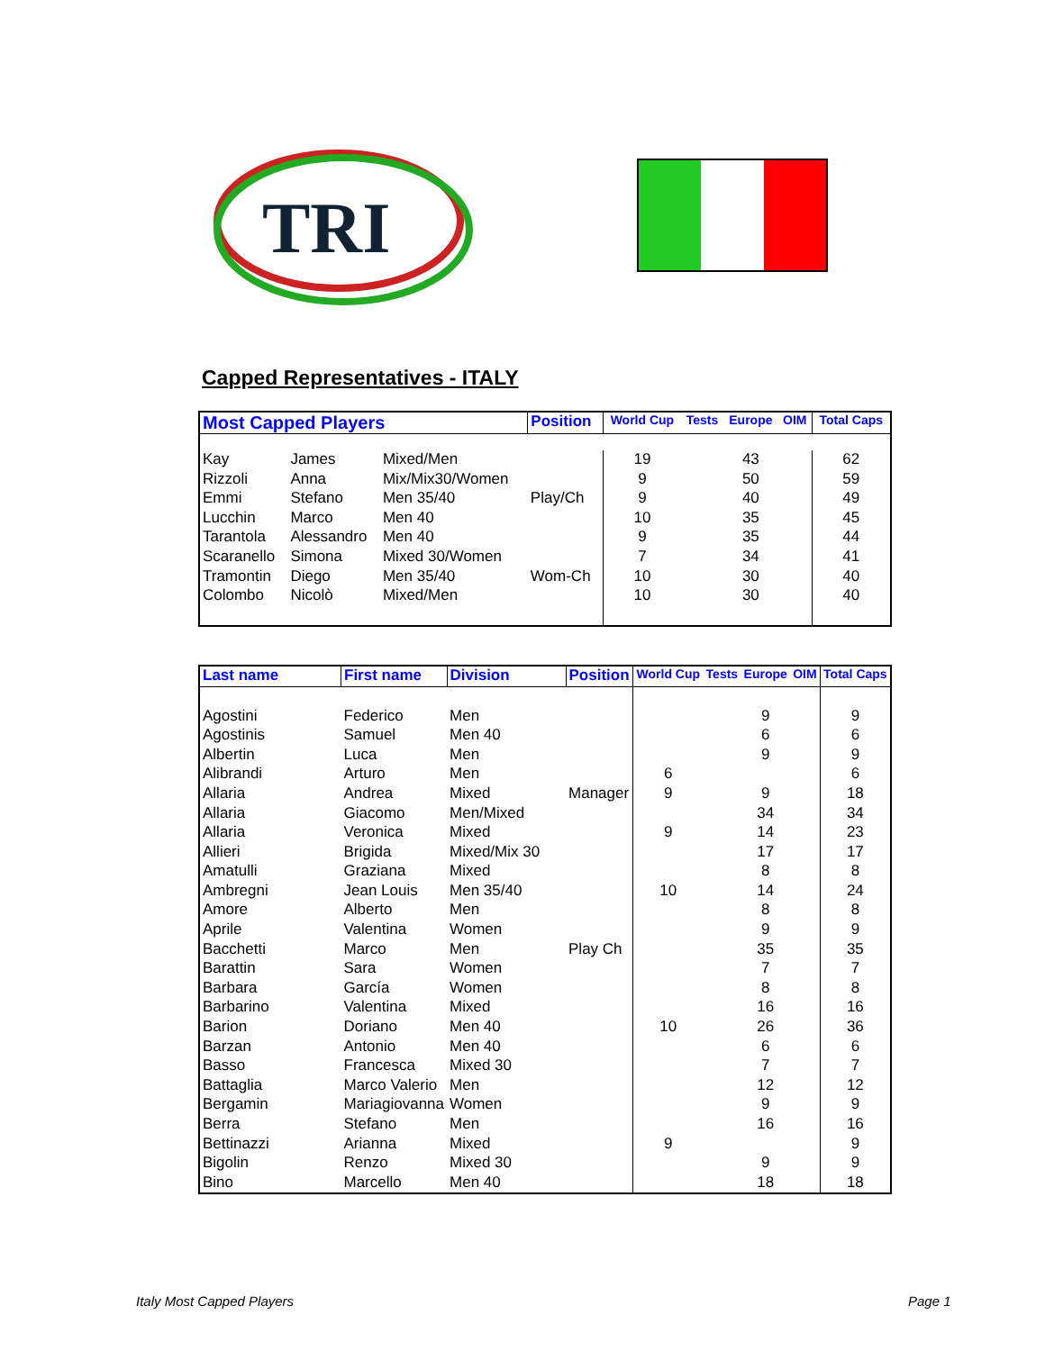TRI
Capped Representatives - ITALY
| Most Capped Players | | | Position | World Cup | Tests | Europe | OIM | Total Caps |
| --- | --- | --- | --- | --- | --- | --- | --- | --- |
| Kay | James | Mixed/Men | | 19 | | 43 | | 62 |
| Rizzoli | Anna | Mix/Mix30/Women | | 9 | | 50 | | 59 |
| Emmi | Stefano | Men 35/40 | Play/Ch | 9 | | 40 | | 49 |
| Lucchin | Marco | Men 40 | | 10 | | 35 | | 45 |
| Tarantola | Alessandro | Men 40 | | 9 | | 35 | | 44 |
| Scaranello | Simona | Mixed 30/Women | | 7 | | 34 | | 41 |
| Tramontin | Diego | Men 35/40 | Wom-Ch | 10 | | 30 | | 40 |
| Colombo | Nicolò | Mixed/Men | | 10 | | 30 | | 40 |
| Last name | First name | Division | Position | World Cup | Tests | Europe | OIM | Total Caps |
| --- | --- | --- | --- | --- | --- | --- | --- | --- |
| Agostini | Federico | Men | | | | 9 | | 9 |
| Agostinis | Samuel | Men 40 | | | | 6 | | 6 |
| Albertin | Luca | Men | | | | 9 | | 9 |
| Alibrandi | Arturo | Men | | 6 | | | | 6 |
| Allaria | Andrea | Mixed | Manager | 9 | | 9 | | 18 |
| Allaria | Giacomo | Men/Mixed | | | | 34 | | 34 |
| Allaria | Veronica | Mixed | | 9 | | 14 | | 23 |
| Allieri | Brigida | Mixed/Mix 30 | | | | 17 | | 17 |
| Amatulli | Graziana | Mixed | | | | 8 | | 8 |
| Ambregni | Jean Louis | Men 35/40 | | 10 | | 14 | | 24 |
| Amore | Alberto | Men | | | | 8 | | 8 |
| Aprile | Valentina | Women | | | | 9 | | 9 |
| Bacchetti | Marco | Men | Play Ch | | | 35 | | 35 |
| Barattin | Sara | Women | | | | 7 | | 7 |
| Barbara | García | Women | | | | 8 | | 8 |
| Barbarino | Valentina | Mixed | | | | 16 | | 16 |
| Barion | Doriano | Men 40 | | 10 | | 26 | | 36 |
| Barzan | Antonio | Men 40 | | | | 6 | | 6 |
| Basso | Francesca | Mixed 30 | | | | 7 | | 7 |
| Battaglia | Marco Valerio | Men | | | | 12 | | 12 |
| Bergamin | Mariagiovanna | Women | | | | 9 | | 9 |
| Berra | Stefano | Men | | | | 16 | | 16 |
| Bettinazzi | Arianna | Mixed | | 9 | | | | 9 |
| Bigolin | Renzo | Mixed 30 | | | | 9 | | 9 |
| Bino | Marcello | Men 40 | | | | 18 | | 18 |
Italy Most Capped Players Page 1